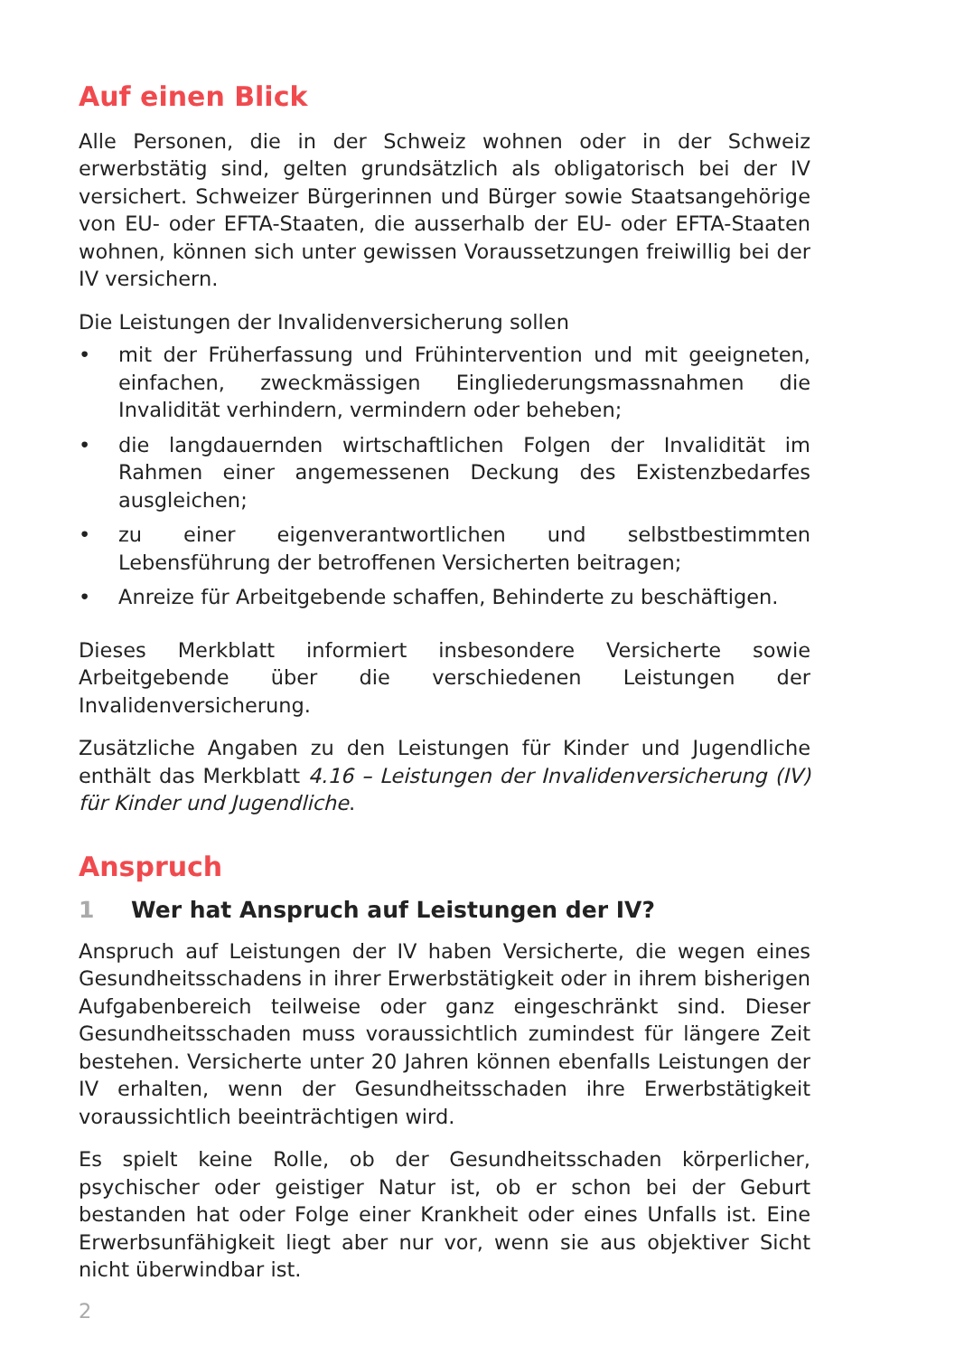Auf einen Blick
Alle Personen, die in der Schweiz wohnen oder in der Schweiz erwerbstätig sind, gelten grundsätzlich als obligatorisch bei der IV versichert. Schweizer Bürgerinnen und Bürger sowie Staatsangehörige von EU- oder EFTA-Staaten, die ausserhalb der EU- oder EFTA-Staaten wohnen, können sich unter gewissen Voraussetzungen freiwillig bei der IV versichern.
Die Leistungen der Invalidenversicherung sollen
• mit der Früherfassung und Frühintervention und mit geeigneten, einfachen, zweckmässigen Eingliederungsmassnahmen die Invalidität verhindern, vermindern oder beheben;
• die langdauernden wirtschaftlichen Folgen der Invalidität im Rahmen einer angemessenen Deckung des Existenzbedarfes ausgleichen;
• zu einer eigenverantwortlichen und selbstbestimmten Lebensführung der betroffenen Versicherten beitragen;
• Anreize für Arbeitgebende schaffen, Behinderte zu beschäftigen.
Dieses Merkblatt informiert insbesondere Versicherte sowie Arbeitgebende über die verschiedenen Leistungen der Invalidenversicherung.
Zusätzliche Angaben zu den Leistungen für Kinder und Jugendliche enthält das Merkblatt 4.16 – Leistungen der Invalidenversicherung (IV) für Kinder und Jugendliche.
Anspruch
1 Wer hat Anspruch auf Leistungen der IV?
Anspruch auf Leistungen der IV haben Versicherte, die wegen eines Gesundheitsschadens in ihrer Erwerbstätigkeit oder in ihrem bisherigen Aufgabenbereich teilweise oder ganz eingeschränkt sind. Dieser Gesundheitsschaden muss voraussichtlich zumindest für längere Zeit bestehen. Versicherte unter 20 Jahren können ebenfalls Leistungen der IV erhalten, wenn der Gesundheitsschaden ihre Erwerbstätigkeit voraussichtlich beeinträchtigen wird.
Es spielt keine Rolle, ob der Gesundheitsschaden körperlicher, psychischer oder geistiger Natur ist, ob er schon bei der Geburt bestanden hat oder Folge einer Krankheit oder eines Unfalls ist. Eine Erwerbsunfähigkeit liegt aber nur vor, wenn sie aus objektiver Sicht nicht überwindbar ist.
2